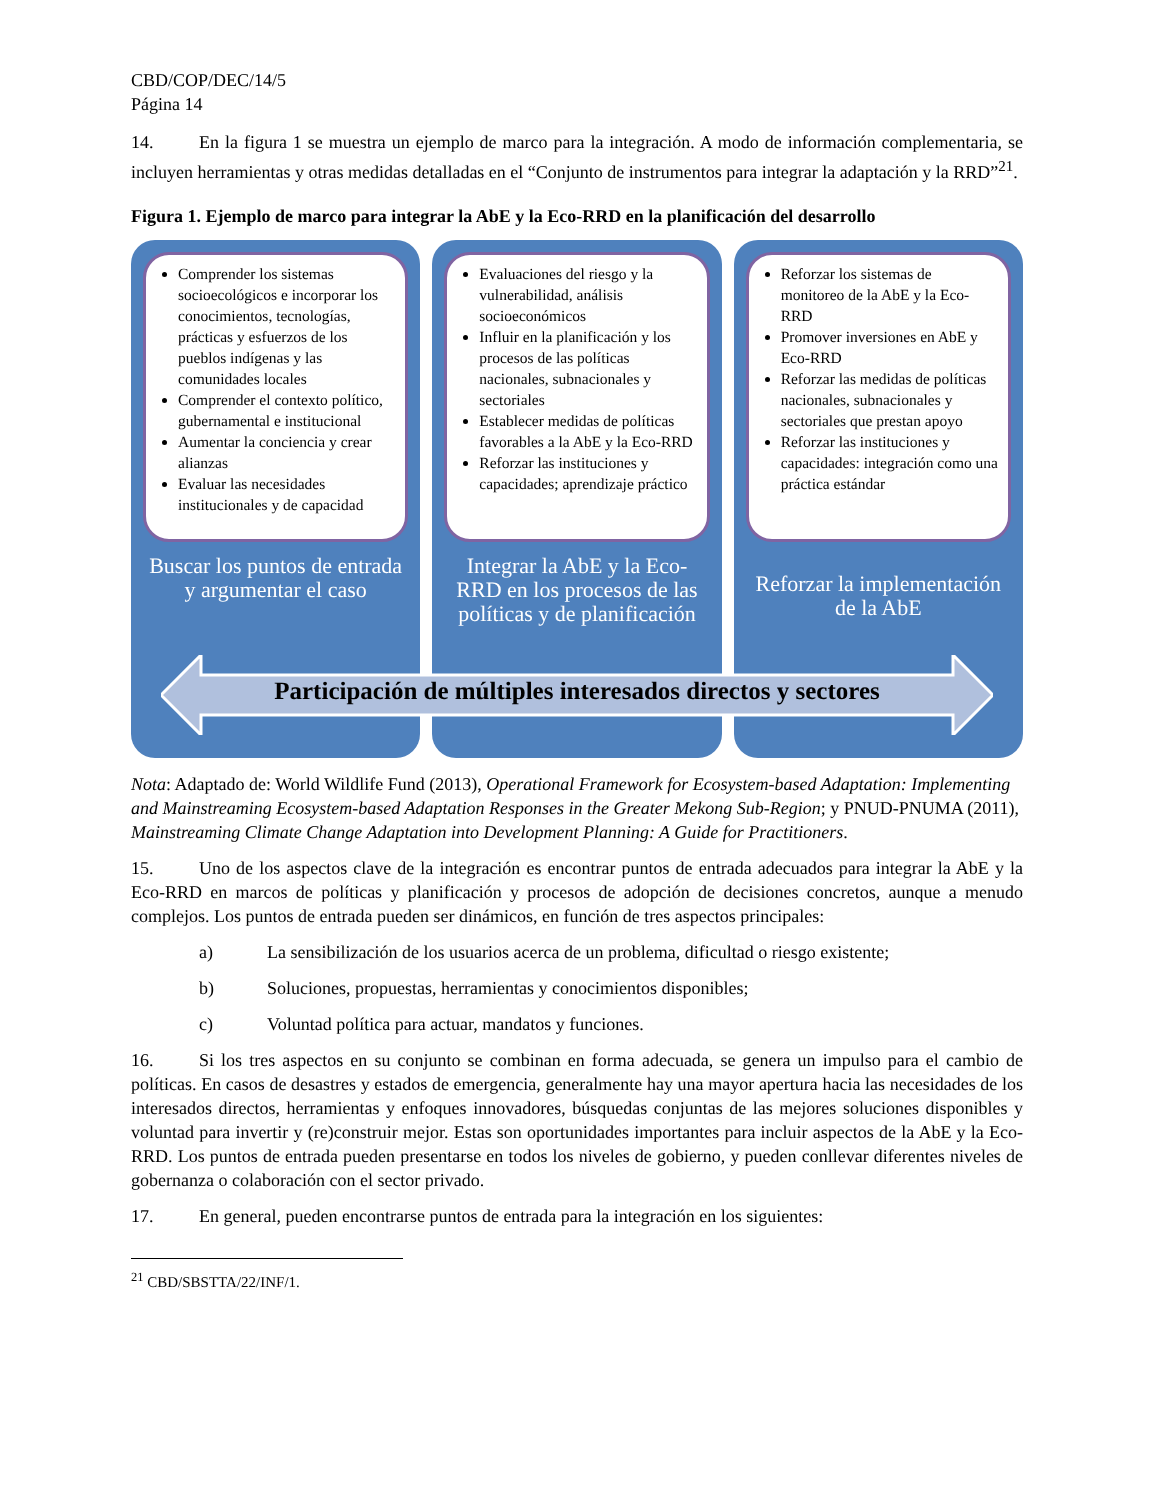CBD/COP/DEC/14/5
Página 14
14. En la figura 1 se muestra un ejemplo de marco para la integración. A modo de información complementaria, se incluyen herramientas y otras medidas detalladas en el “Conjunto de instrumentos para integrar la adaptación y la RRD”<sup>21</sup>.
Figura 1. Ejemplo de marco para integrar la AbE y la Eco-RRD en la planificación del desarrollo
Comprender los sistemas socioecológicos e incorporar los conocimientos, tecnologías, prácticas y esfuerzos de los pueblos indígenas y las comunidades locales
Comprender el contexto político, gubernamental e institucional
Aumentar la conciencia y crear alianzas
Evaluar las necesidades institucionales y de capacidad
Buscar los puntos de entrada y argumentar el caso
Evaluaciones del riesgo y la vulnerabilidad, análisis socioeconómicos
Influir en la planificación y los procesos de las políticas nacionales, subnacionales y sectoriales
Establecer medidas de políticas favorables a la AbE y la Eco-RRD
Reforzar las instituciones y capacidades; aprendizaje práctico
Integrar la AbE y la Eco-RRD en los procesos de las políticas y de planificación
Reforzar los sistemas de monitoreo de la AbE y la Eco-RRD
Promover inversiones en AbE y Eco-RRD
Reforzar las medidas de políticas nacionales, subnacionales y sectoriales que prestan apoyo
Reforzar las instituciones y capacidades: integración como una práctica estándar
Reforzar la implementación de la AbE
Participación de múltiples interesados directos y sectores
Nota: Adaptado de: World Wildlife Fund (2013), Operational Framework for Ecosystem-based Adaptation: Implementing and Mainstreaming Ecosystem-based Adaptation Responses in the Greater Mekong Sub-Region; y PNUD-PNUMA (2011), Mainstreaming Climate Change Adaptation into Development Planning: A Guide for Practitioners.
15. Uno de los aspectos clave de la integración es encontrar puntos de entrada adecuados para integrar la AbE y la Eco-RRD en marcos de políticas y planificación y procesos de adopción de decisiones concretos, aunque a menudo complejos. Los puntos de entrada pueden ser dinámicos, en función de tres aspectos principales:
a) La sensibilización de los usuarios acerca de un problema, dificultad o riesgo existente;
b) Soluciones, propuestas, herramientas y conocimientos disponibles;
c) Voluntad política para actuar, mandatos y funciones.
16. Si los tres aspectos en su conjunto se combinan en forma adecuada, se genera un impulso para el cambio de políticas. En casos de desastres y estados de emergencia, generalmente hay una mayor apertura hacia las necesidades de los interesados directos, herramientas y enfoques innovadores, búsquedas conjuntas de las mejores soluciones disponibles y voluntad para invertir y (re)construir mejor. Estas son oportunidades importantes para incluir aspectos de la AbE y la Eco-RRD. Los puntos de entrada pueden presentarse en todos los niveles de gobierno, y pueden conllevar diferentes niveles de gobernanza o colaboración con el sector privado.
17. En general, pueden encontrarse puntos de entrada para la integración en los siguientes:
<sup>21</sup> CBD/SBSTTA/22/INF/1.